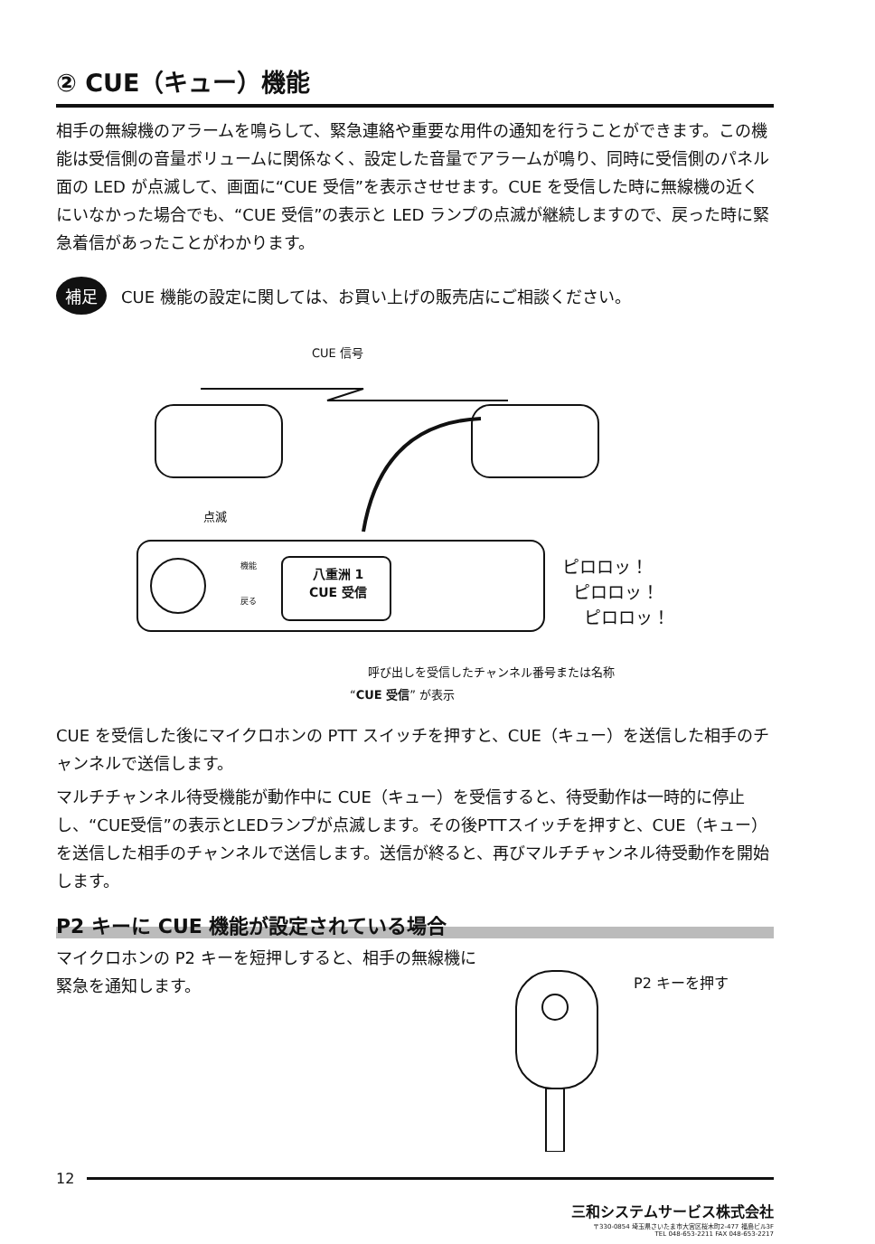② CUE（キュー）機能
相手の無線機のアラームを鳴らして、緊急連絡や重要な用件の通知を行うことができます。この機能は受信側の音量ボリュームに関係なく、設定した音量でアラームが鳴り、同時に受信側のパネル面の LED が点滅して、画面に“CUE 受信”を表示させせます。CUE を受信した時に無線機の近くにいなかった場合でも、“CUE 受信”の表示と LED ランプの点滅が継続しますので、戻った時に緊急着信があったことがわかります。
補足 CUE 機能の設定に関しては、お買い上げの販売店にご相談ください。
CUE 信号
点滅
機能
戻る
八重洲 1
CUE 受信
ピロロッ！
ピロロッ！
ピロロッ！
呼び出しを受信したチャンネル番号または名称
“CUE 受信” が表示
CUE を受信した後にマイクロホンの PTT スイッチを押すと、CUE（キュー）を送信した相手のチャンネルで送信します。
マルチチャンネル待受機能が動作中に CUE（キュー）を受信すると、待受動作は一時的に停止し、“CUE受信”の表示とLEDランプが点滅します。その後PTTスイッチを押すと、CUE（キュー）を送信した相手のチャンネルで送信します。送信が終ると、再びマルチチャンネル待受動作を開始します。
P2 キーに CUE 機能が設定されている場合
マイクロホンの P2 キーを短押しすると、相手の無線機に緊急を通知します。
P2 キーを押す
12
三和システムサービス株式会社
〒330-0854 埼玉県さいたま市大宮区桜木町2-477 福島ビル3F
TEL 048-653-2211 FAX 048-653-2217